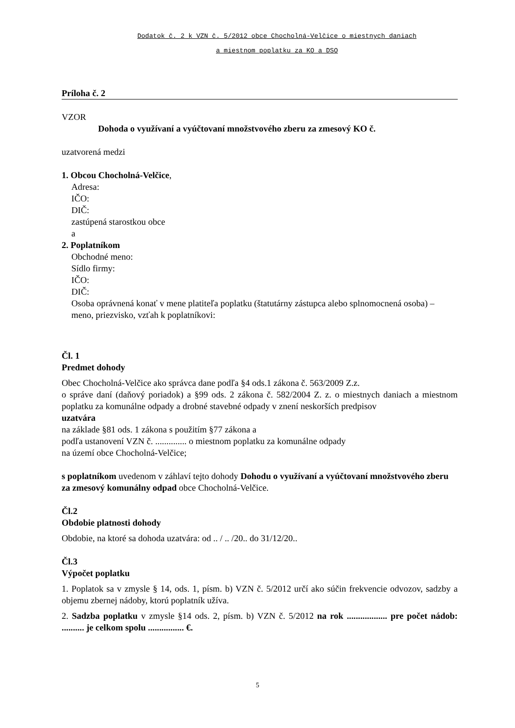Dodatok č. 2 k VZN č. 5/2012 obce Chocholná-Velčice o miestnych daniach
a miestnom poplatku za KO a DSO
Príloha č. 2
VZOR
Dohoda o využívaní a vyúčtovaní množstvového zberu za zmesový KO č.
uzatvorená medzi
1. Obcou Chocholná-Velčice,
Adresa:
IČO:
DIČ:
zastúpená starostkou obce
a
2. Poplatníkom
Obchodné meno:
Sídlo firmy:
IČO:
DIČ:
Osoba oprávnená konať v mene platiteľa poplatku (štatutárny zástupca alebo splnomocnená osoba) – meno, priezvisko, vzťah k poplatníkovi:
Čl. 1
Predmet dohody
Obec Chocholná-Velčice ako správca dane podľa §4 ods.1 zákona č. 563/2009 Z.z.
o správe daní (daňový poriadok) a §99 ods. 2 zákona č. 582/2004 Z. z. o miestnych daniach a miestnom poplatku za komunálne odpady a drobné stavebné odpady v znení neskorších predpisov
uzatvára
na základe §81 ods. 1 zákona s použitím §77 zákona a
podľa ustanovení VZN č. .............. o miestnom poplatku za komunálne odpady
na území obce Chocholná-Velčice;
s poplatníkom uvedenom v záhlaví tejto dohody Dohodu o využívaní a vyúčtovaní množstvového zberu za zmesový komunálny odpad obce Chocholná-Velčice.
Čl.2
Obdobie platnosti dohody
Obdobie, na ktoré sa dohoda uzatvára: od .. / .. /20.. do 31/12/20..
Čl.3
Výpočet poplatku
1. Poplatok sa v zmysle § 14, ods. 1, písm. b) VZN č. 5/2012 určí ako súčin frekvencie odvozov, sadzby a objemu zbernej nádoby, ktorú poplatník užíva.
2. Sadzba poplatku v zmysle §14 ods. 2, písm. b) VZN č. 5/2012 na rok .................. pre počet nádob: .......... je celkom spolu ................ €.
5